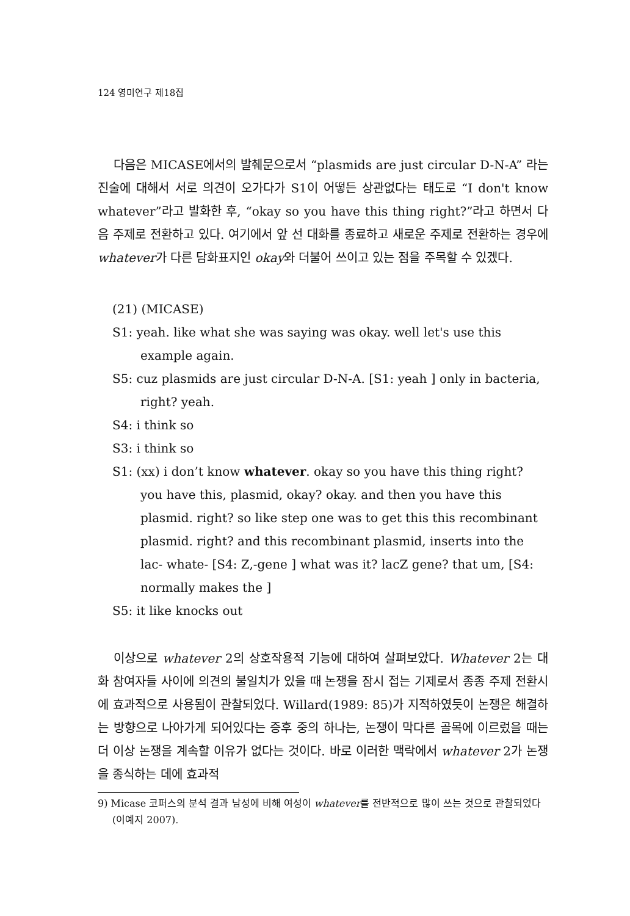124 영미연구 제18집
다음은 MICASE에서의 발췌문으로서 “plasmids are just circular D-N-A” 라는 진술에 대해서 서로 의견이 오가다가 S1이 어떻든 상관없다는 태도로 “I don't know whatever”라고 발화한 후, “okay so you have this thing right?”라고 하면서 다음 주제로 전환하고 있다. 여기에서 앞 선 대화를 종료하고 새로운 주제로 전환하는 경우에 whatever가 다른 담화표지인 okay와 더불어 쓰이고 있는 점을 주목할 수 있겠다.
(21) (MICASE)
S1: yeah. like what she was saying was okay. well let's use this example again.
S5: cuz plasmids are just circular D-N-A. [S1: yeah ] only in bacteria, right? yeah.
S4: i think so
S3: i think so
S1: (xx) i don’t know whatever. okay so you have this thing right? you have this, plasmid, okay? okay. and then you have this plasmid. right? so like step one was to get this this recombinant plasmid. right? and this recombinant plasmid, inserts into the lac- whate- [S4: Z,-gene ] what was it? lacZ gene? that um, [S4: normally makes the ]
S5: it like knocks out
이상으로 whatever 2의 상호작용적 기능에 대하여 살펴보았다. Whatever 2는 대화 참여자들 사이에 의견의 불일치가 있을 때 논쟁을 잠시 접는 기제로서 종종 주제 전환시에 효과적으로 사용됨이 관찰되었다. Willard(1989: 85)가 지적하였듯이 논쟁은 해결하는 방향으로 나아가게 되어있다는 증후 중의 하나는, 논쟁이 막다른 골목에 이르렀을 때는 더 이상 논쟁을 계속할 이유가 없다는 것이다. 바로 이러한 맥락에서 whatever 2가 논쟁을 종식하는 데에 효과적
9) Micase 코퍼스의 분석 결과 남성에 비해 여성이 whatever를 전반적으로 많이 쓰는 것으로 관찰되었다 (이예지 2007).